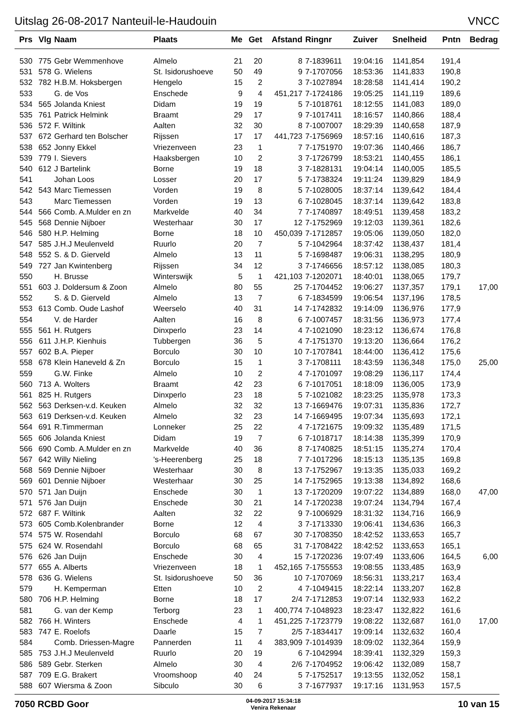Uitslag 26-08-2017 Nanteuil-le-Haudouin VNCC
| Prs | Vlg | Naam | Plaats | Me | Get | Afstand | Ringnr | Zuiver | Snelheid | Pntn | Bedrag |
| --- | --- | --- | --- | --- | --- | --- | --- | --- | --- | --- | --- |
| 530 | 775 | Gebr Wemmenhove | Almelo | 21 | 20 | 8 | 7-1839611 | 19:04:16 | 1141,854 | 191,4 | |
| 531 | 578 | G. Wielens | St. Isidorushoeve | 50 | 49 | 9 | 7-1707056 | 18:53:36 | 1141,833 | 190,8 | |
| 532 | 782 | H.B.M. Hoksbergen | Hengelo | 15 | 2 | 3 | 7-1027894 | 18:28:58 | 1141,414 | 190,2 | |
| 533 | | G. de Vos | Enschede | 9 | 4 | 451,217 | 7-1724186 | 19:05:25 | 1141,119 | 189,6 | |
| 534 | 565 | Jolanda Kniest | Didam | 19 | 19 | 5 | 7-1018761 | 18:12:55 | 1141,083 | 189,0 | |
| 535 | 761 | Patrick Helmink | Braamt | 29 | 17 | 9 | 7-1017411 | 18:16:57 | 1140,866 | 188,4 | |
| 536 | 572 | F. Wiltink | Aalten | 32 | 30 | 8 | 7-1007007 | 18:29:39 | 1140,658 | 187,9 | |
| 537 | 672 | Gerhard ten Bolscher | Rijssen | 17 | 17 | 441,723 | 7-1756969 | 18:57:16 | 1140,616 | 187,3 | |
| 538 | 652 | Jonny Ekkel | Vriezenveen | 23 | 1 | 7 | 7-1751970 | 19:07:36 | 1140,466 | 186,7 | |
| 539 | 779 | I. Sievers | Haaksbergen | 10 | 2 | 3 | 7-1726799 | 18:53:21 | 1140,455 | 186,1 | |
| 540 | 612 | J Bartelink | Borne | 19 | 18 | 3 | 7-1828131 | 19:04:14 | 1140,005 | 185,5 | |
| 541 | | Johan Loos | Losser | 20 | 17 | 5 | 7-1738324 | 19:11:24 | 1139,829 | 184,9 | |
| 542 | 543 | Marc Tiemessen | Vorden | 19 | 8 | 5 | 7-1028005 | 18:37:14 | 1139,642 | 184,4 | |
| 543 | | Marc Tiemessen | Vorden | 19 | 13 | 6 | 7-1028045 | 18:37:14 | 1139,642 | 183,8 | |
| 544 | 566 | Comb. A.Mulder en zn | Markvelde | 40 | 34 | 7 | 7-1740897 | 18:49:51 | 1139,458 | 183,2 | |
| 545 | 568 | Dennie Nijboer | Westerhaar | 30 | 17 | 12 | 7-1752969 | 19:12:03 | 1139,361 | 182,6 | |
| 546 | 580 | H.P. Helming | Borne | 18 | 10 | 450,039 | 7-1712857 | 19:05:06 | 1139,050 | 182,0 | |
| 547 | 585 | J.H.J Meulenveld | Ruurlo | 20 | 7 | 5 | 7-1042964 | 18:37:42 | 1138,437 | 181,4 | |
| 548 | 552 | S. & D. Gierveld | Almelo | 13 | 11 | 5 | 7-1698487 | 19:06:31 | 1138,295 | 180,9 | |
| 549 | 727 | Jan Kwintenberg | Rijssen | 34 | 12 | 3 | 7-1746656 | 18:57:12 | 1138,085 | 180,3 | |
| 550 | | H. Brusse | Winterswijk | 5 | 1 | 421,103 | 7-1202071 | 18:40:01 | 1138,065 | 179,7 | |
| 551 | 603 | J. Doldersum & Zoon | Almelo | 80 | 55 | 25 | 7-1704452 | 19:06:27 | 1137,357 | 179,1 | 17,00 |
| 552 | | S. & D. Gierveld | Almelo | 13 | 7 | 6 | 7-1834599 | 19:06:54 | 1137,196 | 178,5 | |
| 553 | 613 | Comb. Oude Lashof | Weerselo | 40 | 31 | 14 | 7-1742832 | 19:14:09 | 1136,976 | 177,9 | |
| 554 | | V. de Harder | Aalten | 16 | 8 | 6 | 7-1007457 | 18:31:56 | 1136,973 | 177,4 | |
| 555 | 561 | H. Rutgers | Dinxperlo | 23 | 14 | 4 | 7-1021090 | 18:23:12 | 1136,674 | 176,8 | |
| 556 | 611 | J.H.P. Kienhuis | Tubbergen | 36 | 5 | 4 | 7-1751370 | 19:13:20 | 1136,664 | 176,2 | |
| 557 | 602 | B.A. Pieper | Borculo | 30 | 10 | 10 | 7-1707841 | 18:44:00 | 1136,412 | 175,6 | |
| 558 | 678 | Klein Haneveld & Zn | Borculo | 15 | 1 | 3 | 7-1708111 | 18:43:59 | 1136,348 | 175,0 | 25,00 |
| 559 | | G.W. Finke | Almelo | 10 | 2 | 4 | 7-1701097 | 19:08:29 | 1136,117 | 174,4 | |
| 560 | 713 | A. Wolters | Braamt | 42 | 23 | 6 | 7-1017051 | 18:18:09 | 1136,005 | 173,9 | |
| 561 | 825 | H. Rutgers | Dinxperlo | 23 | 18 | 5 | 7-1021082 | 18:23:25 | 1135,978 | 173,3 | |
| 562 | 563 | Derksen-v.d. Keuken | Almelo | 32 | 32 | 13 | 7-1669476 | 19:07:31 | 1135,836 | 172,7 | |
| 563 | 619 | Derksen-v.d. Keuken | Almelo | 32 | 23 | 14 | 7-1669495 | 19:07:34 | 1135,693 | 172,1 | |
| 564 | 691 | R.Timmerman | Lonneker | 25 | 22 | 4 | 7-1721675 | 19:09:32 | 1135,489 | 171,5 | |
| 565 | 606 | Jolanda Kniest | Didam | 19 | 7 | 6 | 7-1018717 | 18:14:38 | 1135,399 | 170,9 | |
| 566 | 690 | Comb. A.Mulder en zn | Markvelde | 40 | 36 | 8 | 7-1740825 | 18:51:15 | 1135,274 | 170,4 | |
| 567 | 642 | Willy Nieling | 's-Heerenberg | 25 | 18 | 7 | 7-1017296 | 18:15:13 | 1135,135 | 169,8 | |
| 568 | 569 | Dennie Nijboer | Westerhaar | 30 | 8 | 13 | 7-1752967 | 19:13:35 | 1135,033 | 169,2 | |
| 569 | 601 | Dennie Nijboer | Westerhaar | 30 | 25 | 14 | 7-1752965 | 19:13:38 | 1134,892 | 168,6 | |
| 570 | 571 | Jan Duijn | Enschede | 30 | 1 | 13 | 7-1720209 | 19:07:22 | 1134,889 | 168,0 | 47,00 |
| 571 | 576 | Jan Duijn | Enschede | 30 | 21 | 14 | 7-1720238 | 19:07:24 | 1134,794 | 167,4 | |
| 572 | 687 | F. Wiltink | Aalten | 32 | 22 | 9 | 7-1006929 | 18:31:32 | 1134,716 | 166,9 | |
| 573 | 605 | Comb.Kolenbrander | Borne | 12 | 4 | 3 | 7-1713330 | 19:06:41 | 1134,636 | 166,3 | |
| 574 | 575 | W. Rosendahl | Borculo | 68 | 67 | 30 | 7-1708350 | 18:42:52 | 1133,653 | 165,7 | |
| 575 | 624 | W. Rosendahl | Borculo | 68 | 65 | 31 | 7-1708422 | 18:42:52 | 1133,653 | 165,1 | |
| 576 | 626 | Jan Duijn | Enschede | 30 | 4 | 15 | 7-1720236 | 19:07:49 | 1133,606 | 164,5 | 6,00 |
| 577 | 655 | A. Alberts | Vriezenveen | 18 | 1 | 452,165 | 7-1755553 | 19:08:55 | 1133,485 | 163,9 | |
| 578 | 636 | G. Wielens | St. Isidorushoeve | 50 | 36 | 10 | 7-1707069 | 18:56:31 | 1133,217 | 163,4 | |
| 579 | | H. Kemperman | Etten | 10 | 2 | 4 | 7-1049415 | 18:22:14 | 1133,207 | 162,8 | |
| 580 | 706 | H.P. Helming | Borne | 18 | 17 | 2/4 | 7-1712853 | 19:07:14 | 1132,933 | 162,2 | |
| 581 | | G. van der Kemp | Terborg | 23 | 1 | 400,774 | 7-1048923 | 18:23:47 | 1132,822 | 161,6 | |
| 582 | 766 | H. Winters | Enschede | 4 | 1 | 451,225 | 7-1723779 | 19:08:22 | 1132,687 | 161,0 | 17,00 |
| 583 | 747 | E. Roelofs | Daarle | 15 | 7 | 2/5 | 7-1834417 | 19:09:14 | 1132,632 | 160,4 | |
| 584 | | Comb. Driessen-Magre | Pannerden | 11 | 4 | 383,909 | 7-1014939 | 18:09:02 | 1132,364 | 159,9 | |
| 585 | 753 | J.H.J Meulenveld | Ruurlo | 20 | 19 | 6 | 7-1042994 | 18:39:41 | 1132,329 | 159,3 | |
| 586 | 589 | Gebr. Sterken | Almelo | 30 | 4 | 2/6 | 7-1704952 | 19:06:42 | 1132,089 | 158,7 | |
| 587 | 709 | E.G. Brakert | Vroomshoop | 40 | 24 | 5 | 7-1752517 | 19:13:55 | 1132,052 | 158,1 | |
| 588 | 607 | Wiersma & Zoon | Sibculo | 30 | 6 | 3 | 7-1677937 | 19:17:16 | 1131,953 | 157,5 | |
7050 RCBD Goor 04-09-2017 15:34:18
Venira Rekenaar 10 van 15